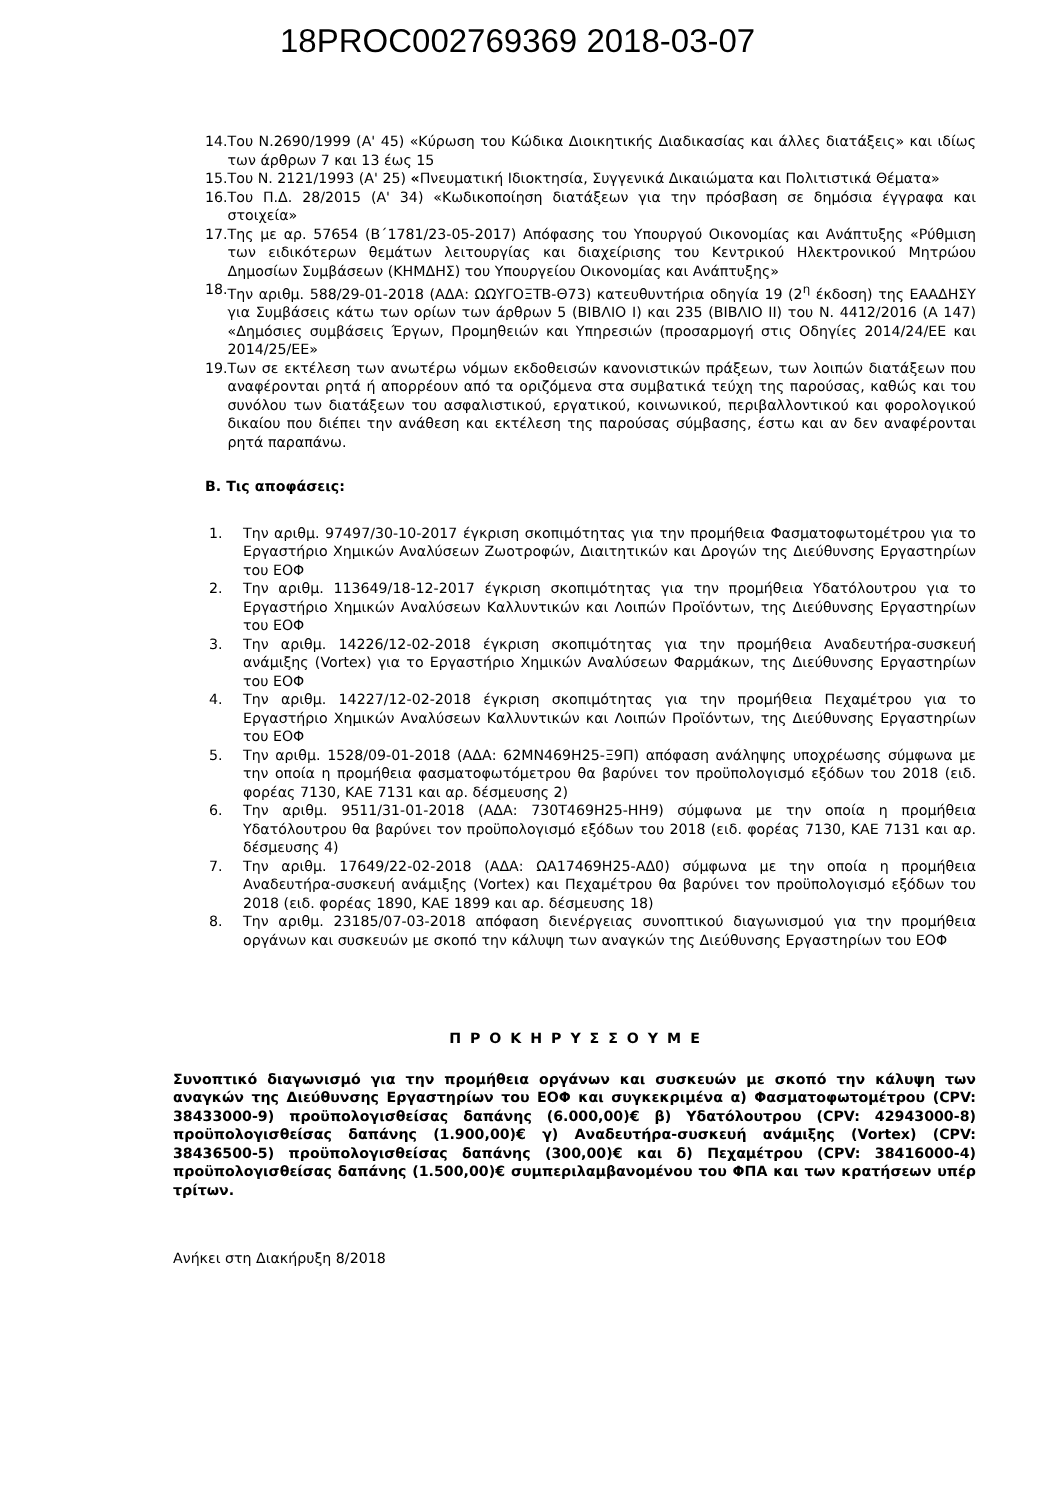18PROC002769369 2018-03-07
14. Του Ν.2690/1999 (Α' 45) «Κύρωση του Κώδικα Διοικητικής Διαδικασίας και άλλες διατάξεις» και ιδίως των άρθρων 7 και 13 έως 15
15. Του Ν. 2121/1993 (Α' 25) «Πνευματική Ιδιοκτησία, Συγγενικά Δικαιώματα και Πολιτιστικά Θέματα»
16. Του Π.Δ. 28/2015 (Α' 34) «Κωδικοποίηση διατάξεων για την πρόσβαση σε δημόσια έγγραφα και στοιχεία»
17. Της με αρ. 57654 (Β΄1781/23-05-2017) Απόφασης του Υπουργού Οικονομίας και Ανάπτυξης «Ρύθμιση των ειδικότερων θεμάτων λειτουργίας και διαχείρισης του Κεντρικού Ηλεκτρονικού Μητρώου Δημοσίων Συμβάσεων (ΚΗΜΔΗΣ) του Υπουργείου Οικονομίας και Ανάπτυξης»
18. Την αριθμ. 588/29-01-2018 (ΑΔΑ: ΩΩΥΓΟΞΤΒ-Θ73) κατευθυντήρια οδηγία 19 (2<sup>η</sup> έκδοση) της ΕΑΑΔΗΣΥ για Συμβάσεις κάτω των ορίων των άρθρων 5 (ΒΙΒΛΙΟ Ι) και 235 (ΒΙΒΛΙΟ ΙΙ) του Ν. 4412/2016 (Α 147) «Δημόσιες συμβάσεις Έργων, Προμηθειών και Υπηρεσιών (προσαρμογή στις Οδηγίες 2014/24/ΕΕ και 2014/25/ΕΕ»
19. Των σε εκτέλεση των ανωτέρω νόμων εκδοθεισών κανονιστικών πράξεων, των λοιπών διατάξεων που αναφέρονται ρητά ή απορρέουν από τα οριζόμενα στα συμβατικά τεύχη της παρούσας, καθώς και του συνόλου των διατάξεων του ασφαλιστικού, εργατικού, κοινωνικού, περιβαλλοντικού και φορολογικού δικαίου που διέπει την ανάθεση και εκτέλεση της παρούσας σύμβασης, έστω και αν δεν αναφέρονται ρητά παραπάνω.
Β. Τις αποφάσεις:
1. Την αριθμ. 97497/30-10-2017 έγκριση σκοπιμότητας για την προμήθεια Φασματοφωτομέτρου για το Εργαστήριο Χημικών Αναλύσεων Ζωοτροφών, Διαιτητικών και Δρογών της Διεύθυνσης Εργαστηρίων του ΕΟΦ
2. Την αριθμ. 113649/18-12-2017 έγκριση σκοπιμότητας για την προμήθεια Υδατόλουτρου για το Εργαστήριο Χημικών Αναλύσεων Καλλυντικών και Λοιπών Προϊόντων, της Διεύθυνσης Εργαστηρίων του ΕΟΦ
3. Την αριθμ. 14226/12-02-2018 έγκριση σκοπιμότητας για την προμήθεια Αναδευτήρα-συσκευή ανάμιξης (Vortex) για το Εργαστήριο Χημικών Αναλύσεων Φαρμάκων, της Διεύθυνσης Εργαστηρίων του ΕΟΦ
4. Την αριθμ. 14227/12-02-2018 έγκριση σκοπιμότητας για την προμήθεια Πεχαμέτρου για το Εργαστήριο Χημικών Αναλύσεων Καλλυντικών και Λοιπών Προϊόντων, της Διεύθυνσης Εργαστηρίων του ΕΟΦ
5. Την αριθμ. 1528/09-01-2018 (ΑΔΑ: 62ΜΝ469Η25-Ξ9Π) απόφαση ανάληψης υποχρέωσης σύμφωνα με την οποία η προμήθεια φασματοφωτόμετρου θα βαρύνει τον προϋπολογισμό εξόδων του 2018 (ειδ. φορέας 7130, ΚΑΕ 7131 και αρ. δέσμευσης 2)
6. Την αριθμ. 9511/31-01-2018 (ΑΔΑ: 730Τ469Η25-ΗΗ9) σύμφωνα με την οποία η προμήθεια Υδατόλουτρου θα βαρύνει τον προϋπολογισμό εξόδων του 2018 (ειδ. φορέας 7130, ΚΑΕ 7131 και αρ. δέσμευσης 4)
7. Την αριθμ. 17649/22-02-2018 (ΑΔΑ: ΩΑ17469Η25-ΑΔ0) σύμφωνα με την οποία η προμήθεια Αναδευτήρα-συσκευή ανάμιξης (Vortex) και Πεχαμέτρου θα βαρύνει τον προϋπολογισμό εξόδων του 2018 (ειδ. φορέας 1890, ΚΑΕ 1899 και αρ. δέσμευσης 18)
8. Την αριθμ. 23185/07-03-2018 απόφαση διενέργειας συνοπτικού διαγωνισμού για την προμήθεια οργάνων και συσκευών με σκοπό την κάλυψη των αναγκών της Διεύθυνσης Εργαστηρίων του ΕΟΦ
Π Ρ Ο Κ Η Ρ Υ Σ Σ Ο Υ Μ Ε
Συνοπτικό διαγωνισμό για την προμήθεια οργάνων και συσκευών με σκοπό την κάλυψη των αναγκών της Διεύθυνσης Εργαστηρίων του ΕΟΦ και συγκεκριμένα α) Φασματοφωτομέτρου (CPV: 38433000-9) προϋπολογισθείσας δαπάνης (6.000,00)€ β) Υδατόλουτρου (CPV: 42943000-8) προϋπολογισθείσας δαπάνης (1.900,00)€ γ) Αναδευτήρα-συσκευή ανάμιξης (Vortex) (CPV: 38436500-5) προϋπολογισθείσας δαπάνης (300,00)€ και δ) Πεχαμέτρου (CPV: 38416000-4) προϋπολογισθείσας δαπάνης (1.500,00)€ συμπεριλαμβανομένου του ΦΠΑ και των κρατήσεων υπέρ τρίτων.
Ανήκει στη Διακήρυξη 8/2018